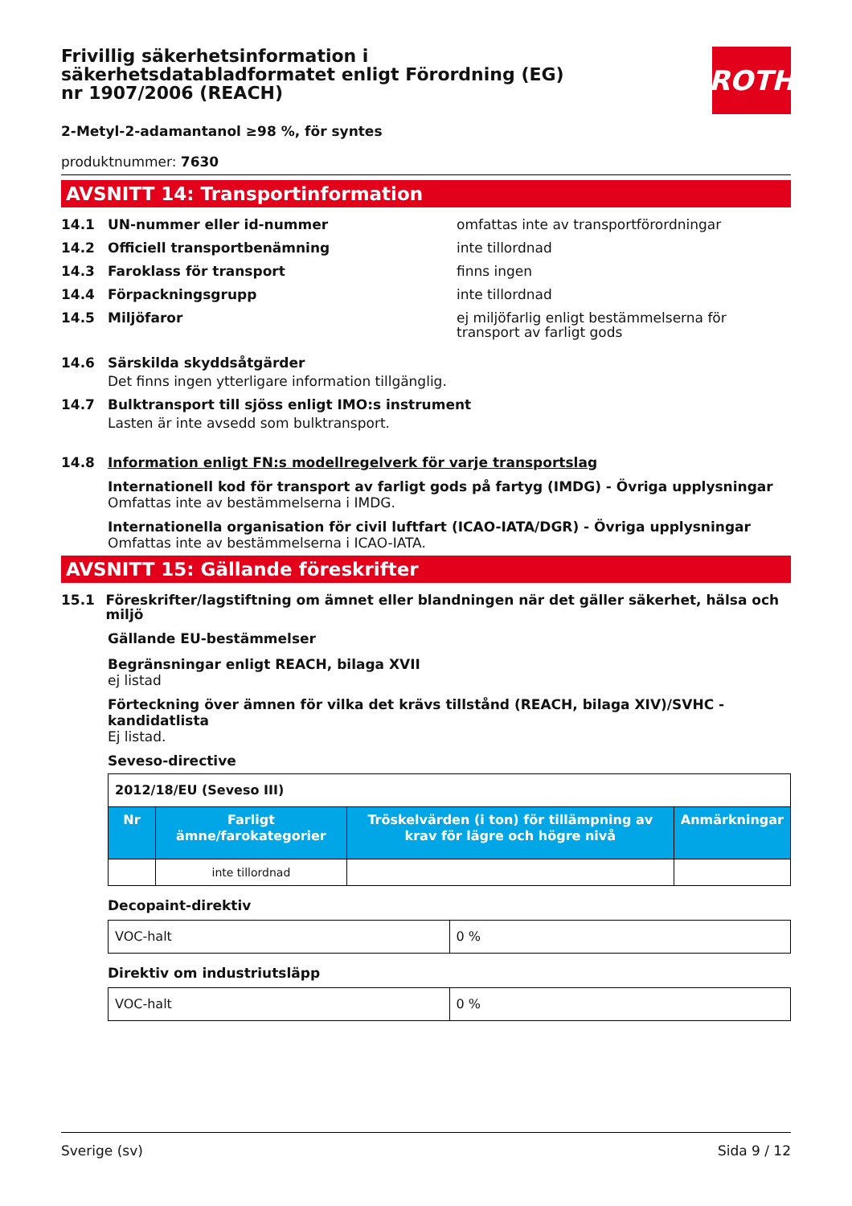ROTH
Frivillig säkerhetsinformation i säkerhetsdatabladformatet enligt Förordning (EG) nr 1907/2006 (REACH)
2-Metyl-2-adamantanol ≥98 %, för syntes
produktnummer: 7630
AVSNITT 14: Transportinformation
14.1 UN-nummer eller id-nummer omfattas inte av transportförordningar
14.2 Officiell transportbenämning inte tillordnad
14.3 Faroklass för transport finns ingen
14.4 Förpackningsgrupp inte tillordnad
14.5 Miljöfaror ej miljöfarlig enligt bestämmelserna för transport av farligt gods
14.6 Särskilda skyddsåtgärder
Det finns ingen ytterligare information tillgänglig.
14.7 Bulktransport till sjöss enligt IMO:s instrument
Lasten är inte avsedd som bulktransport.
14.8 Information enligt FN:s modellregelverk för varje transportslag
Internationell kod för transport av farligt gods på fartyg (IMDG) - Övriga upplysningar
Omfattas inte av bestämmelserna i IMDG.
Internationella organisation för civil luftfart (ICAO-IATA/DGR) - Övriga upplysningar
Omfattas inte av bestämmelserna i ICAO-IATA.
AVSNITT 15: Gällande föreskrifter
15.1 Föreskrifter/lagstiftning om ämnet eller blandningen när det gäller säkerhet, hälsa och miljö
Gällande EU-bestämmelser
Begränsningar enligt REACH, bilaga XVII
ej listad
Förteckning över ämnen för vilka det krävs tillstånd (REACH, bilaga XIV)/SVHC - kandidatlista
Ej listad.
Seveso-directive
| 2012/18/EU (Seveso III) | | | |
| Nr | Farligt ämne/farokategorier | Tröskelvärden (i ton) för tillämpning av krav för lägre och högre nivå | Anmärkningar |
| | inte tillordnad | | |
Decopaint-direktiv
| VOC-halt | 0 % |
Direktiv om industriutsläpp
| VOC-halt | 0 % |
Sverige (sv) Sida 9 / 12